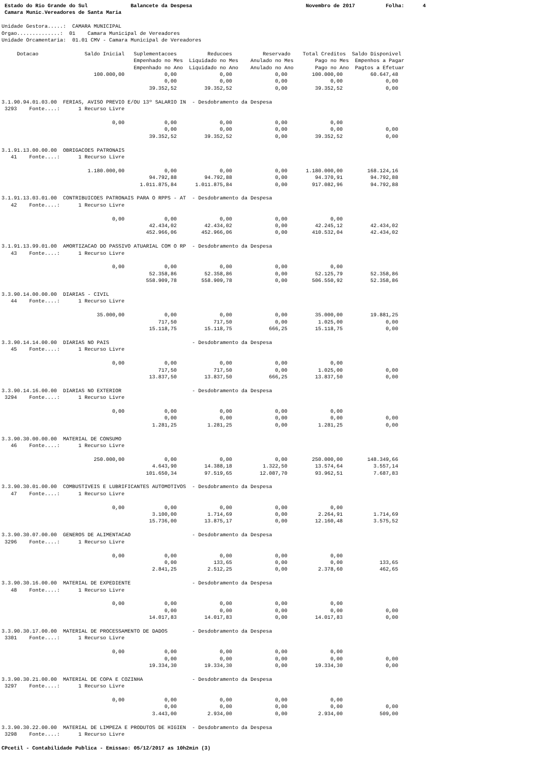Estado do Rio Grande do Sul              Balancete da Despesa                                     Novembro de 2017          Folha:      4
 Camara Munic.Vereadores de Santa Maria

Unidade Gestora.....:  CAMARA MUNICIPAL
Orgao..............:  01    Camara Municipal de Vereadores
Unidade Orcamentaria:  01.01 CMV - Camara Municipal de Vereadores

     Dotacao               Saldo Inicial   Suplementacoes          Reducoes          Reservado    Total Creditos  Saldo Disponivel
                                           Empenhado no Mes  Liquidado no Mes    Anulado no Mes       Pago no Mes  Empenhos a Pagar
                                           Empenhado no Ano  Liquidado no Ano    Anulado no Ano       Pago no Ano  Pagtos a Efetuar
                              100.000,00             0,00              0,00              0,00        100.000,00         60.647,48
                                                     0,00              0,00              0,00              0,00              0,00
                                                39.352,52         39.352,52              0,00         39.352,52              0,00

3.1.90.94.01.03.00  FERIAS, AVISO PREVIO E/OU 13º SALARIO IN  - Desdobramento da Despesa
 3293    Fonte....:      1 Recurso Livre

                                    0,00             0,00              0,00              0,00              0,00
                                                     0,00              0,00              0,00              0,00              0,00
                                                39.352,52         39.352,52              0,00         39.352,52              0,00

3.1.91.13.00.00.00  OBRIGACOES PATRONAIS
   41    Fonte....:      1 Recurso Livre

                            1.180.000,00             0,00              0,00              0,00      1.180.000,00        168.124,16
                                                94.792,88         94.792,88              0,00         94.370,91         94.792,88
                                             1.011.875,84      1.011.875,84              0,00        917.082,96         94.792,88

3.1.91.13.03.01.00  CONTRIBUICOES PATRONAIS PARA O RPPS - AT  - Desdobramento da Despesa
   42    Fonte....:      1 Recurso Livre

                                    0,00             0,00              0,00              0,00              0,00
                                                42.434,02         42.434,02              0,00         42.245,12         42.434,02
                                               452.966,06        452.966,06              0,00        410.532,04         42.434,02

3.1.91.13.99.01.00  AMORTIZACAO DO PASSIVO ATUARIAL COM O RP  - Desdobramento da Despesa
   43    Fonte....:      1 Recurso Livre

                                    0,00             0,00              0,00              0,00              0,00
                                                52.358,86         52.358,86              0,00         52.125,79         52.358,86
                                               558.909,78        558.909,78              0,00        506.550,92         52.358,86

3.3.90.14.00.00.00  DIARIAS - CIVIL
   44    Fonte....:      1 Recurso Livre

                               35.000,00             0,00              0,00              0,00         35.000,00         19.881,25
                                                   717,50            717,50              0,00          1.025,00              0,00
                                                15.118,75         15.118,75            666,25         15.118,75              0,00

3.3.90.14.14.00.00  DIARIAS NO PAIS                           - Desdobramento da Despesa
   45    Fonte....:      1 Recurso Livre

                                    0,00             0,00              0,00              0,00              0,00
                                                   717,50            717,50              0,00          1.025,00              0,00
                                                13.837,50         13.837,50            666,25         13.837,50              0,00

3.3.90.14.16.00.00  DIARIAS NO EXTERIOR                       - Desdobramento da Despesa
 3294    Fonte....:      1 Recurso Livre

                                    0,00             0,00              0,00              0,00              0,00
                                                     0,00              0,00              0,00              0,00              0,00
                                                 1.281,25          1.281,25              0,00          1.281,25              0,00

3.3.90.30.00.00.00  MATERIAL DE CONSUMO
   46    Fonte....:      1 Recurso Livre

                              250.000,00             0,00              0,00              0,00        250.000,00        148.349,66
                                                 4.643,90         14.388,18          1.322,50         13.574,64          3.557,14
                                               101.650,34         97.519,65         12.087,70         93.962,51          7.687,83

3.3.90.30.01.00.00  COMBUSTIVEIS E LUBRIFICANTES AUTOMOTIVOS  - Desdobramento da Despesa
   47    Fonte....:      1 Recurso Livre

                                    0,00             0,00              0,00              0,00              0,00
                                                 3.100,00          1.714,69              0,00          2.264,91          1.714,69
                                                15.736,00         13.875,17              0,00         12.160,48          3.575,52

3.3.90.30.07.00.00  GENEROS DE ALIMENTACAO                    - Desdobramento da Despesa
 3296    Fonte....:      1 Recurso Livre

                                    0,00             0,00              0,00              0,00              0,00
                                                     0,00            133,65              0,00              0,00            133,65
                                                 2.841,25          2.512,25              0,00          2.378,60            462,65

3.3.90.30.16.00.00  MATERIAL DE EXPEDIENTE                    - Desdobramento da Despesa
   48    Fonte....:      1 Recurso Livre

                                    0,00             0,00              0,00              0,00              0,00
                                                     0,00              0,00              0,00              0,00              0,00
                                                14.017,83         14.017,83              0,00         14.017,83              0,00

3.3.90.30.17.00.00  MATERIAL DE PROCESSAMENTO DE DADOS        - Desdobramento da Despesa
 3301    Fonte....:      1 Recurso Livre

                                    0,00             0,00              0,00              0,00              0,00
                                                     0,00              0,00              0,00              0,00              0,00
                                                19.334,30         19.334,30              0,00         19.334,30              0,00

3.3.90.30.21.00.00  MATERIAL DE COPA E COZINHA                - Desdobramento da Despesa
 3297    Fonte....:      1 Recurso Livre

                                    0,00             0,00              0,00              0,00              0,00
                                                     0,00              0,00              0,00              0,00              0,00
                                                 3.443,00          2.934,00              0,00          2.934,00            509,00

3.3.90.30.22.00.00  MATERIAL DE LIMPEZA E PRODUTOS DE HIGIEN  - Desdobramento da Despesa
 3298    Fonte....:      1 Recurso Livre

CPcetil - Contabilidade Publica - Emissao: 05/12/2017 as 10h2min (3)